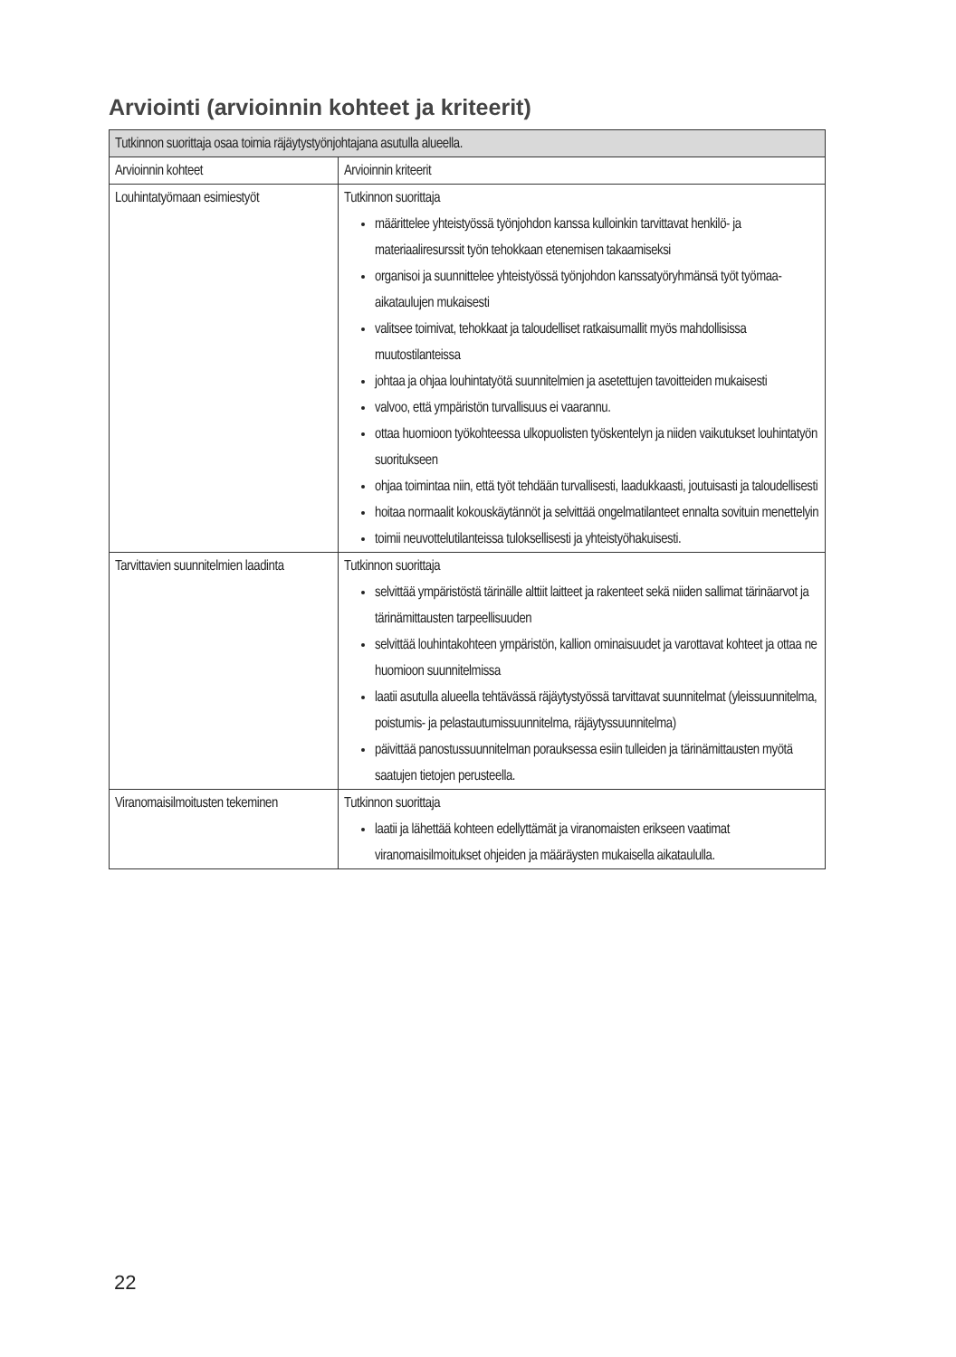Arviointi (arvioinnin kohteet ja kriteerit)
| Tutkinnon suorittaja osaa toimia räjäytystyönjohtajana asutulla alueella. | |
| --- | --- |
| Arvioinnin kohteet | Arvioinnin kriteerit |
| Louhintatyömaan esimiestyöt | Tutkinnon suorittaja määrittelee yhteistyössä työnjohdon kanssa kulloinkin tarvittavat henkilö- ja materiaaliresurssit työn tehokkaan etenemisen takaamiseksi organisoi ja suunnittelee yhteistyössä työnjohdon kanssatyöryhmänsä työt työmaa-aikataulujen mukaisesti valitsee toimivat, tehokkaat ja taloudelliset ratkaisumallit myös mahdollisissa muutostilanteissa johtaa ja ohjaa louhintatyötä suunnitelmien ja asetettujen tavoitteiden mukaisesti valvoo, että ympäristön turvallisuus ei vaarannu. ottaa huomioon työkohteessa ulkopuolisten työskentelyn ja niiden vaikutukset louhintatyön suoritukseen ohjaa toimintaa niin, että työt tehdään turvallisesti, laadukkaasti, joutuisasti ja taloudellisesti hoitaa normaalit kokouskäytännöt ja selvittää ongelmatilanteet ennalta sovituin menettelyin toimii neuvottelutilanteissa tuloksellisesti ja yhteistyöhakuisesti. |
| Tarvittavien suunnitelmien laadinta | Tutkinnon suorittaja selvittää ympäristöstä tärinälle alttiit laitteet ja rakenteet sekä niiden sallimat tärinäarvot ja tärinämittausten tarpeellisuuden selvittää louhintakohteen ympäristön, kallion ominaisuudet ja varottavat kohteet ja ottaa ne huomioon suunnitelmissa laatii asutulla alueella tehtävässä räjäytystyössä tarvittavat suunnitelmat (yleissuunnitelma, poistumis- ja pelastautumissuunnitelma, räjäytyssuunnitelma) päivittää panostussuunnitelman porauksessa esiin tulleiden ja tärinämittausten myötä saatujen tietojen perusteella. |
| Viranomaisilmoitusten tekeminen | Tutkinnon suorittaja laatii ja lähettää kohteen edellyttämät ja viranomaisten erikseen vaatimat viranomaisilmoitukset ohjeiden ja määräysten mukaisella aikataululla. |
22